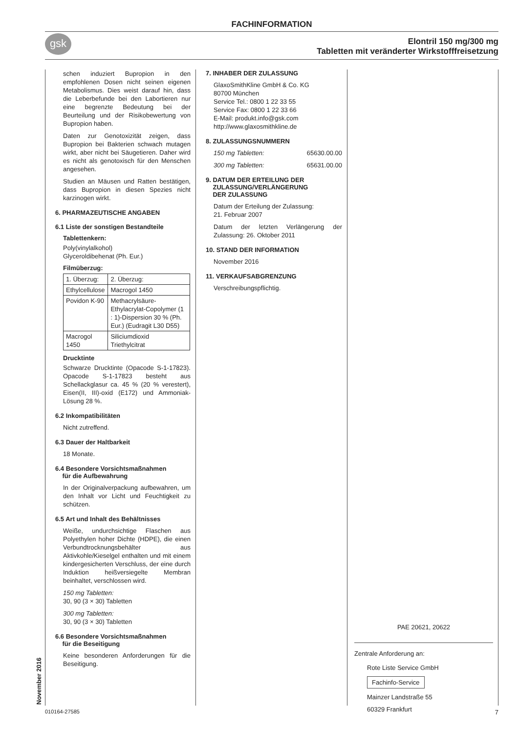FACHINFORMATION
Elontril 150 mg/300 mg
Tabletten mit veränderter Wirkstofffreisetzung
gsk
schen induziert Bupropion in den empfohlenen Dosen nicht seinen eigenen Metabolismus. Dies weist darauf hin, dass die Leberbefunde bei den Labortieren nur eine begrenzte Bedeutung bei der Beurteilung und der Risikobewertung von Bupropion haben.
Daten zur Genotoxizität zeigen, dass Bupropion bei Bakterien schwach mutagen wirkt, aber nicht bei Säugetieren. Daher wird es nicht als genotoxisch für den Menschen angesehen.
Studien an Mäusen und Ratten bestätigen, dass Bupropion in diesen Spezies nicht karzinogen wirkt.
6. PHARMAZEUTISCHE ANGABEN
6.1 Liste der sonstigen Bestandteile
Tablettenkern:
Poly(vinylalkohol)
Glyceroldibehenat (Ph. Eur.)
Filmüberzug:
| 1. Überzug: | 2. Überzug: |
| Ethylcellulose | Macrogol 1450 |
| Povidon K-90 | Methacrylsäure-Ethylacrylat-Copolymer (1 : 1)-Dispersion 30 % (Ph. Eur.) (Eudragit L30 D55) |
| Macrogol 1450 | Siliciumdioxid Triethylcitrat |
Drucktinte
Schwarze Drucktinte (Opacode S-1-17823). Opacode S-1-17823 besteht aus Schellackglasur ca. 45 % (20 % verestert), Eisen(II, III)-oxid (E172) und Ammoniak-Lösung 28 %.
6.2 Inkompatibilitäten
Nicht zutreffend.
6.3 Dauer der Haltbarkeit
18 Monate.
6.4 Besondere Vorsichtsmaßnahmen
für die Aufbewahrung
In der Originalverpackung aufbewahren, um den Inhalt vor Licht und Feuchtigkeit zu schützen.
6.5 Art und Inhalt des Behältnisses
Weiße, undurchsichtige Flaschen aus Polyethylen hoher Dichte (HDPE), die einen Verbundtrocknungsbehälter aus Aktivkohle/Kieselgel enthalten und mit einem kindergesicherten Verschluss, der eine durch Induktion heißversiegelte Membran beinhaltet, verschlossen wird.
150 mg Tabletten:
30, 90 (3 × 30) Tabletten
300 mg Tabletten:
30, 90 (3 × 30) Tabletten
6.6 Besondere Vorsichtsmaßnahmen
für die Beseitigung
Keine besonderen Anforderungen für die Beseitigung.
7. INHABER DER ZULASSUNG
GlaxoSmithKline GmbH & Co. KG
80700 München
Service Tel.: 0800 1 22 33 55
Service Fax: 0800 1 22 33 66
E-Mail: produkt.info@gsk.com
http://www.glaxosmithkline.de
8. ZULASSUNGSNUMMERN
150 mg Tabletten: 65630.00.00
300 mg Tabletten: 65631.00.00
9. DATUM DER ERTEILUNG DER
ZULASSUNG/VERLÄNGERUNG
DER ZULASSUNG
Datum der Erteilung der Zulassung:
21. Februar 2007
Datum der letzten Verlängerung der Zulassung: 26. Oktober 2011
10. STAND DER INFORMATION
November 2016
11. VERKAUFSABGRENZUNG
Verschreibungspflichtig.
PAE 20621, 20622
Zentrale Anforderung an:
Rote Liste Service GmbH
Fachinfo-Service
Mainzer Landstraße 55
60329 Frankfurt
November 2016 010164-27585 7